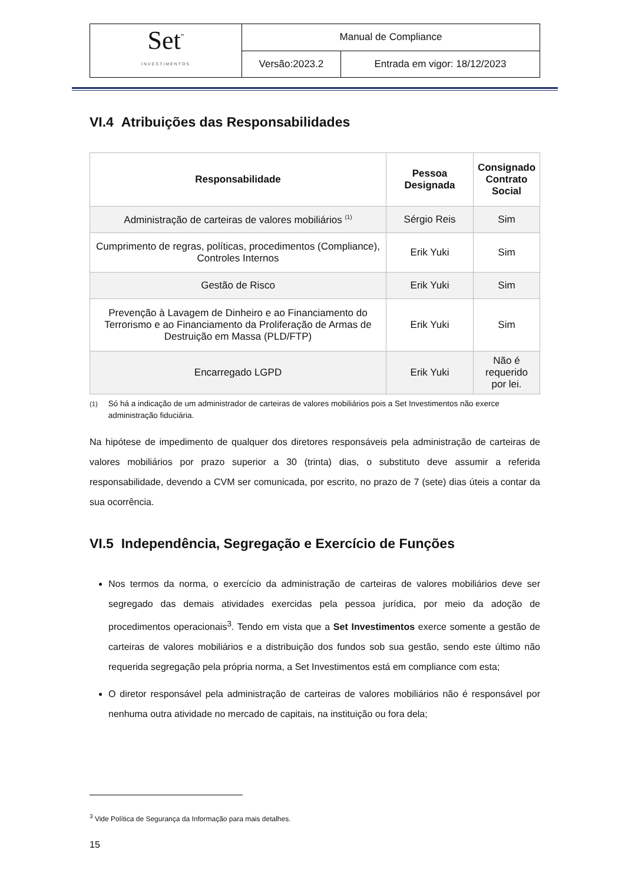| Set<sup>"</sup> INVESTIMENTOS | Manual de Compliance | |
| | Versão:2023.2 | Entrada em vigor: 18/12/2023 |
VI.4 Atribuições das Responsabilidades
| Responsabilidade | Pessoa Designada | Consignado Contrato Social |
| --- | --- | --- |
| Administração de carteiras de valores mobiliários <sup>(1)</sup> | Sérgio Reis | Sim |
| Cumprimento de regras, políticas, procedimentos (Compliance), Controles Internos | Erik Yuki | Sim |
| Gestão de Risco | Erik Yuki | Sim |
| Prevenção à Lavagem de Dinheiro e ao Financiamento do Terrorismo e ao Financiamento da Proliferação de Armas de Destruição em Massa (PLD/FTP) | Erik Yuki | Sim |
| Encarregado LGPD | Erik Yuki | Não é requerido por lei. |
<sup>(1)</sup> Só há a indicação de um administrador de carteiras de valores mobiliários pois a Set Investimentos não exerce administração fiduciária.
Na hipótese de impedimento de qualquer dos diretores responsáveis pela administração de carteiras de valores mobiliários por prazo superior a 30 (trinta) dias, o substituto deve assumir a referida responsabilidade, devendo a CVM ser comunicada, por escrito, no prazo de 7 (sete) dias úteis a contar da sua ocorrência.
VI.5 Independência, Segregação e Exercício de Funções
Nos termos da norma, o exercício da administração de carteiras de valores mobiliários deve ser segregado das demais atividades exercidas pela pessoa jurídica, por meio da adoção de procedimentos operacionais<sup>3</sup>. Tendo em vista que a Set Investimentos exerce somente a gestão de carteiras de valores mobiliários e a distribuição dos fundos sob sua gestão, sendo este último não requerida segregação pela própria norma, a Set Investimentos está em compliance com esta;
O diretor responsável pela administração de carteiras de valores mobiliários não é responsável por nenhuma outra atividade no mercado de capitais, na instituição ou fora dela;
<sup>3</sup> Vide Política de Segurança da Informação para mais detalhes.
15